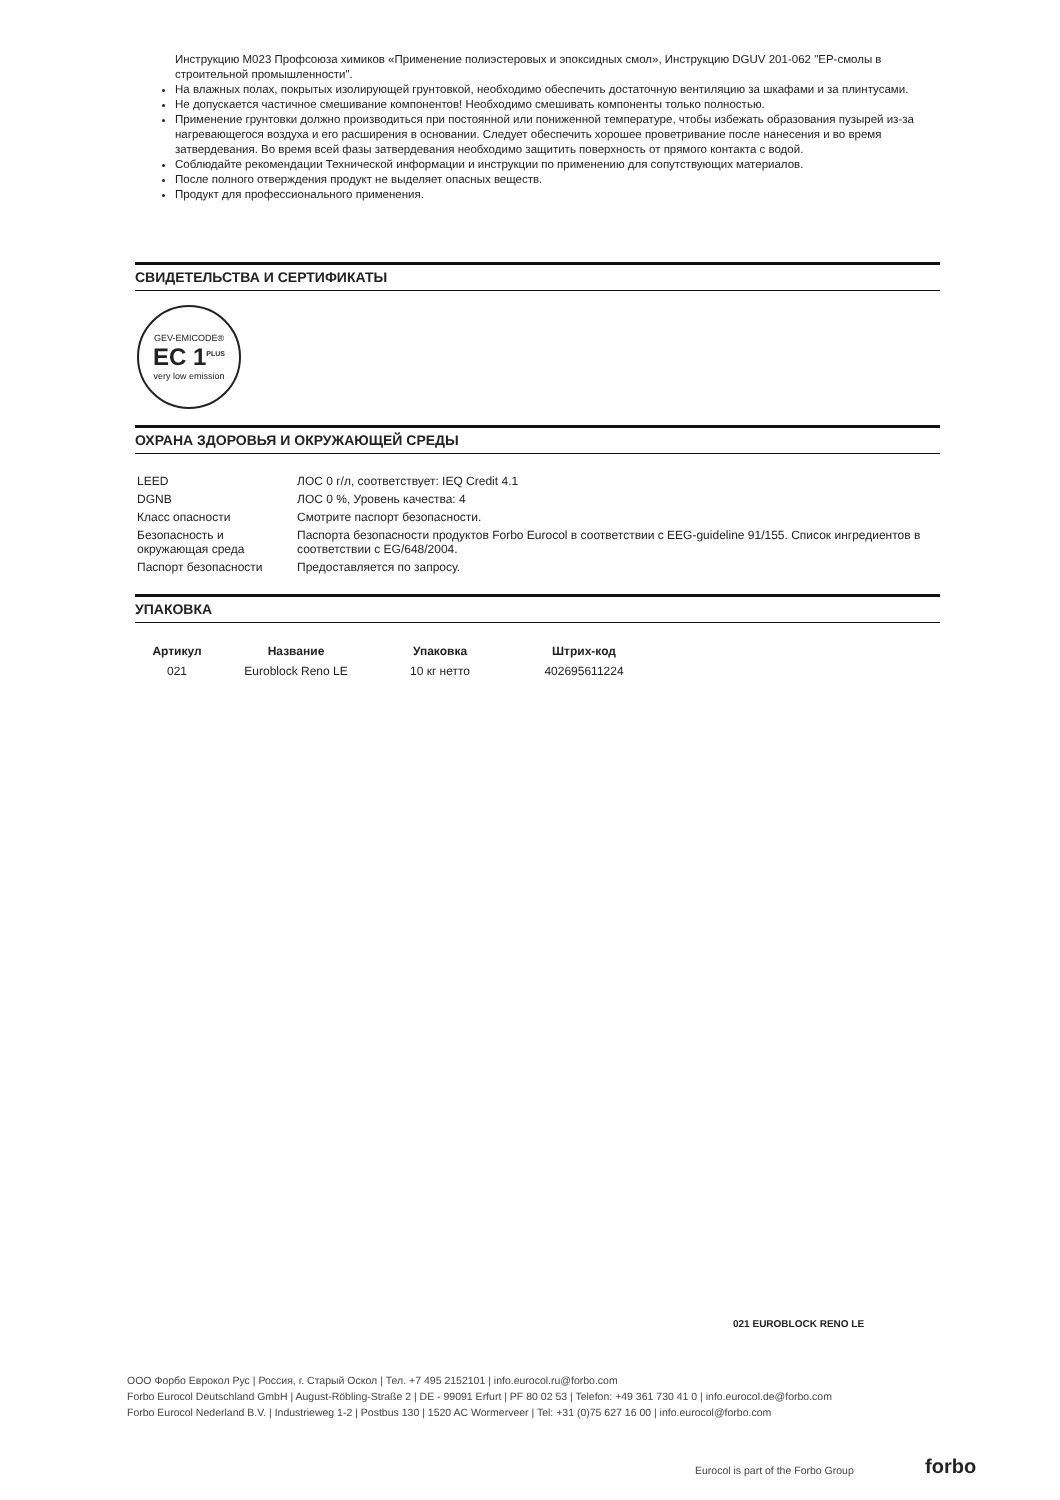Инструкцию М023 Профсоюза химиков «Применение полиэстеровых и эпоксидных смол», Инструкцию DGUV 201-062 "ЕР-смолы в строительной промышленности".
На влажных полах, покрытых изолирующей грунтовкой, необходимо обеспечить достаточную вентиляцию за шкафами и за плинтусами.
Не допускается частичное смешивание компонентов! Необходимо смешивать компоненты только полностью.
Применение грунтовки должно производиться при постоянной или пониженной температуре, чтобы избежать образования пузырей из-за нагревающегося воздуха и его расширения в основании. Следует обеспечить хорошее проветривание после нанесения и во время затвердевания. Во время всей фазы затвердевания необходимо защитить поверхность от прямого контакта с водой.
Соблюдайте рекомендации Технической информации и инструкции по применению для сопутствующих материалов.
После полного отверждения продукт не выделяет опасных веществ.
Продукт для профессионального применения.
СВИДЕТЕЛЬСТВА И СЕРТИФИКАТЫ
GEV-EMICODE®
EC 1<sup>PLUS</sup>
very low emission
ОХРАНА ЗДОРОВЬЯ И ОКРУЖАЮЩЕЙ СРЕДЫ
| LEED | ЛОС 0 г/л, соответствует: IEQ Credit 4.1 |
| DGNB | ЛОС 0 %, Уровень качества: 4 |
| Класс опасности | Смотрите паспорт безопасности. |
| Безопасность и окружающая среда | Паспорта безопасности продуктов Forbo Eurocol в соответствии с EEG-guideline 91/155. Список ингредиентов в соответствии с EG/648/2004. |
| Паспорт безопасности | Предоставляется по запросу. |
УПАКОВКА
| Артикул | Название | Упаковка | Штрих-код |
| --- | --- | --- | --- |
| 021 | Euroblock Reno LE | 10 кг нетто | 402695611224 |
021 EUROBLOCK RENO LE
ООО Форбо Еврокол Рус | Россия, г. Старый Оскол | Тел. +7 495 2152101 | info.eurocol.ru@forbo.com
Forbo Eurocol Deutschland GmbH | August-Röbling-Straße 2 | DE - 99091 Erfurt | PF 80 02 53 | Telefon: +49 361 730 41 0 | info.eurocol.de@forbo.com
Forbo Eurocol Nederland B.V. | Industrieweg 1-2 | Postbus 130 | 1520 AC Wormerveer | Tel: +31 (0)75 627 16 00 | info.eurocol@forbo.com
Eurocol is part of the Forbo Group
forbo